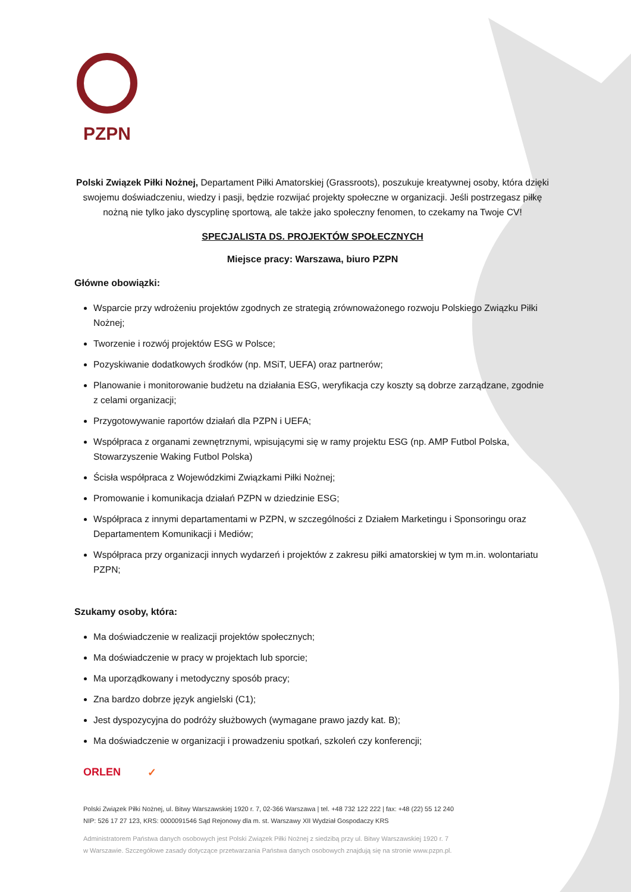PZPN
Polski Związek Piłki Nożnej, Departament Piłki Amatorskiej (Grassroots), poszukuje kreatywnej osoby, która dzięki swojemu doświadczeniu, wiedzy i pasji, będzie rozwijać projekty społeczne w organizacji. Jeśli postrzegasz piłkę nożną nie tylko jako dyscyplinę sportową, ale także jako społeczny fenomen, to czekamy na Twoje CV!
SPECJALISTA DS. PROJEKTÓW SPOŁECZNYCH
Miejsce pracy: Warszawa, biuro PZPN
Główne obowiązki:
Wsparcie przy wdrożeniu projektów zgodnych ze strategią zrównoważonego rozwoju Polskiego Związku Piłki Nożnej;
Tworzenie i rozwój projektów ESG w Polsce;
Pozyskiwanie dodatkowych środków (np. MSiT, UEFA) oraz partnerów;
Planowanie i monitorowanie budżetu na działania ESG, weryfikacja czy koszty są dobrze zarządzane, zgodnie z celami organizacji;
Przygotowywanie raportów działań dla PZPN i UEFA;
Współpraca z organami zewnętrznymi, wpisującymi się w ramy projektu ESG (np. AMP Futbol Polska, Stowarzyszenie Waking Futbol Polska)
Ścisła współpraca z Wojewódzkimi Związkami Piłki Nożnej;
Promowanie i komunikacja działań PZPN w dziedzinie ESG;
Współpraca z innymi departamentami w PZPN, w szczególności z Działem Marketingu i Sponsoringu oraz Departamentem Komunikacji i Mediów;
Współpraca przy organizacji innych wydarzeń i projektów z zakresu piłki amatorskiej w tym m.in. wolontariatu PZPN;
Szukamy osoby, która:
Ma doświadczenie w realizacji projektów społecznych;
Ma doświadczenie w pracy w projektach lub sporcie;
Ma uporządkowany i metodyczny sposób pracy;
Zna bardzo dobrze język angielski (C1);
Jest dyspozycyjna do podróży służbowych (wymagane prawo jazdy kat. B);
Ma doświadczenie w organizacji i prowadzeniu spotkań, szkoleń czy konferencji;
ORLEN ✓
Polski Związek Piłki Nożnej, ul. Bitwy Warszawskiej 1920 r. 7, 02-366 Warszawa | tel. +48 732 122 222 | fax: +48 (22) 55 12 240
NIP: 526 17 27 123, KRS: 0000091546 Sąd Rejonowy dla m. st. Warszawy XII Wydział Gospodaczy KRS
Administratorem Państwa danych osobowych jest Polski Związek Piłki Nożnej z siedzibą przy ul. Bitwy Warszawskiej 1920 r. 7
w Warszawie. Szczegółowe zasady dotyczące przetwarzania Państwa danych osobowych znajdują się na stronie www.pzpn.pl.